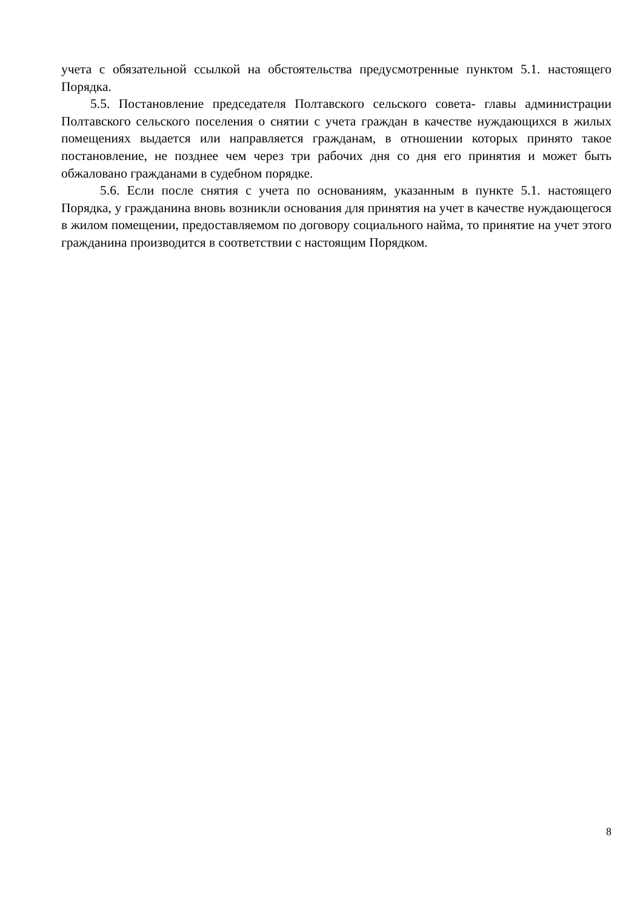учета с обязательной ссылкой на обстоятельства предусмотренные пунктом 5.1. настоящего Порядка.
5.5. Постановление председателя Полтавского сельского совета- главы администрации Полтавского сельского поселения о снятии с учета граждан в качестве нуждающихся в жилых помещениях выдается или направляется гражданам, в отношении которых принято такое постановление, не позднее чем через три рабочих дня со дня его принятия и может быть обжаловано гражданами в судебном порядке.
5.6. Если после снятия с учета по основаниям, указанным в пункте 5.1. настоящего Порядка, у гражданина вновь возникли основания для принятия на учет в качестве нуждающегося в жилом помещении, предоставляемом по договору социального найма, то принятие на учет этого гражданина производится в соответствии с настоящим Порядком.
8